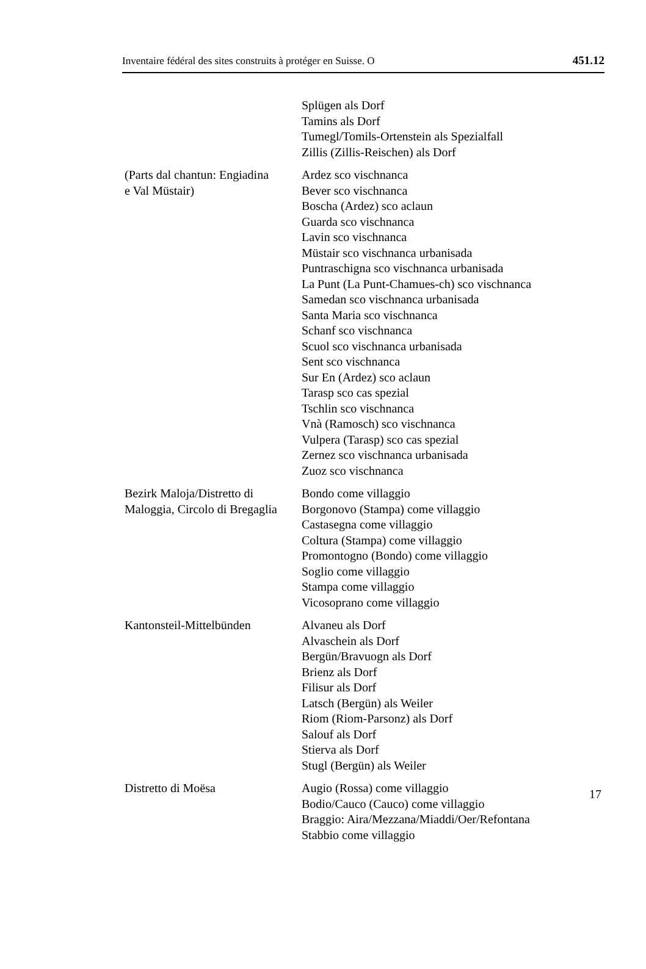Inventaire fédéral des sites construits à protéger en Suisse. O 451.12
| | Splügen als Dorf Tamins als Dorf Tumegl/Tomils-Ortenstein als Spezialfall Zillis (Zillis-Reischen) als Dorf |
| (Parts dal chantun: Engiadina e Val Müstair) | Ardez sco vischnanca Bever sco vischnanca Boscha (Ardez) sco aclaun Guarda sco vischnanca Lavin sco vischnanca Müstair sco vischnanca urbanisada Puntraschigna sco vischnanca urbanisada La Punt (La Punt-Chamues-ch) sco vischnanca Samedan sco vischnanca urbanisada Santa Maria sco vischnanca Schanf sco vischnanca Scuol sco vischnanca urbanisada Sent sco vischnanca Sur En (Ardez) sco aclaun Tarasp sco cas spezial Tschlin sco vischnanca Vnà (Ramosch) sco vischnanca Vulpera (Tarasp) sco cas spezial Zernez sco vischnanca urbanisada Zuoz sco vischnanca |
| Bezirk Maloja/Distretto di Maloggia, Circolo di Bregaglia | Bondo come villaggio Borgonovo (Stampa) come villaggio Castasegna come villaggio Coltura (Stampa) come villaggio Promontogno (Bondo) come villaggio Soglio come villaggio Stampa come villaggio Vicosoprano come villaggio |
| Kantonsteil-Mittelbünden | Alvaneu als Dorf Alvaschein als Dorf Bergün/Bravuogn als Dorf Brienz als Dorf Filisur als Dorf Latsch (Bergün) als Weiler Riom (Riom-Parsonz) als Dorf Salouf als Dorf Stierva als Dorf Stugl (Bergün) als Weiler |
| Distretto di Moësa | Augio (Rossa) come villaggio Bodio/Cauco (Cauco) come villaggio Braggio: Aira/Mezzana/Miaddi/Oer/Refontana Stabbio come villaggio |
17